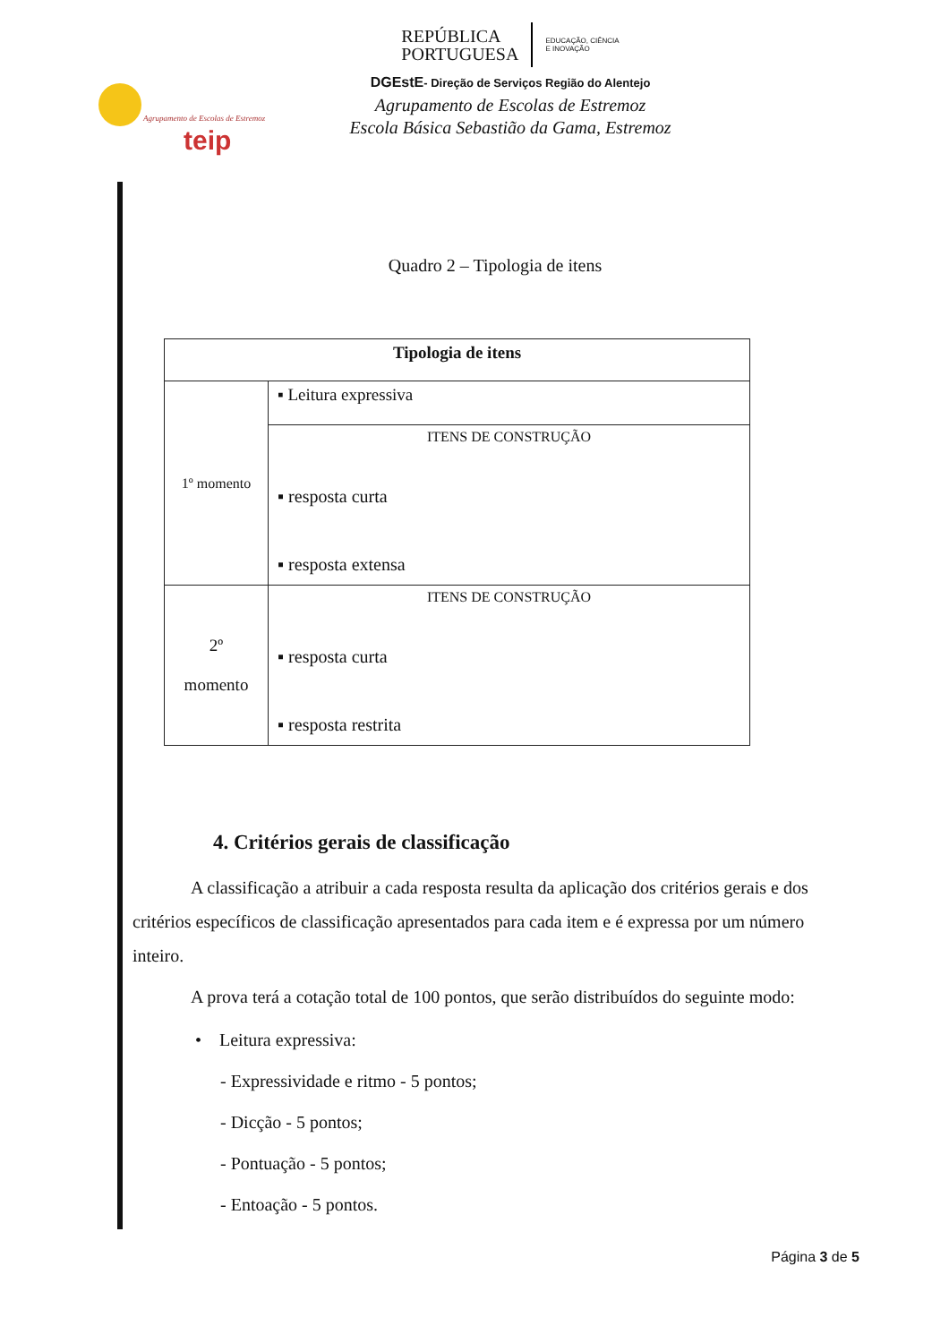Agrupamento de Escolas de Estremoz
teip
REPÚBLICA
PORTUGUESA
EDUCAÇÃO, CIÊNCIA
E INOVAÇÃO
DGEstE- Direção de Serviços Região do Alentejo
Agrupamento de Escolas de Estremoz
Escola Básica Sebastião da Gama, Estremoz
Quadro 2 – Tipologia de itens
| Tipologia de itens | |
| --- | --- |
| 1º momento | ▪ Leitura expressiva |
| | ITENS DE CONSTRUÇÃO ▪ resposta curta ▪ resposta extensa |
| 2º momento | ITENS DE CONSTRUÇÃO ▪ resposta curta ▪ resposta restrita |
4. Critérios gerais de classificação
A classificação a atribuir a cada resposta resulta da aplicação dos critérios gerais e dos critérios específicos de classificação apresentados para cada item e é expressa por um número inteiro.
A prova terá a cotação total de 100 pontos, que serão distribuídos do seguinte modo:
• Leitura expressiva:
- Expressividade e ritmo - 5 pontos;
- Dicção - 5 pontos;
- Pontuação - 5 pontos;
- Entoação - 5 pontos.
Página 3 de 5